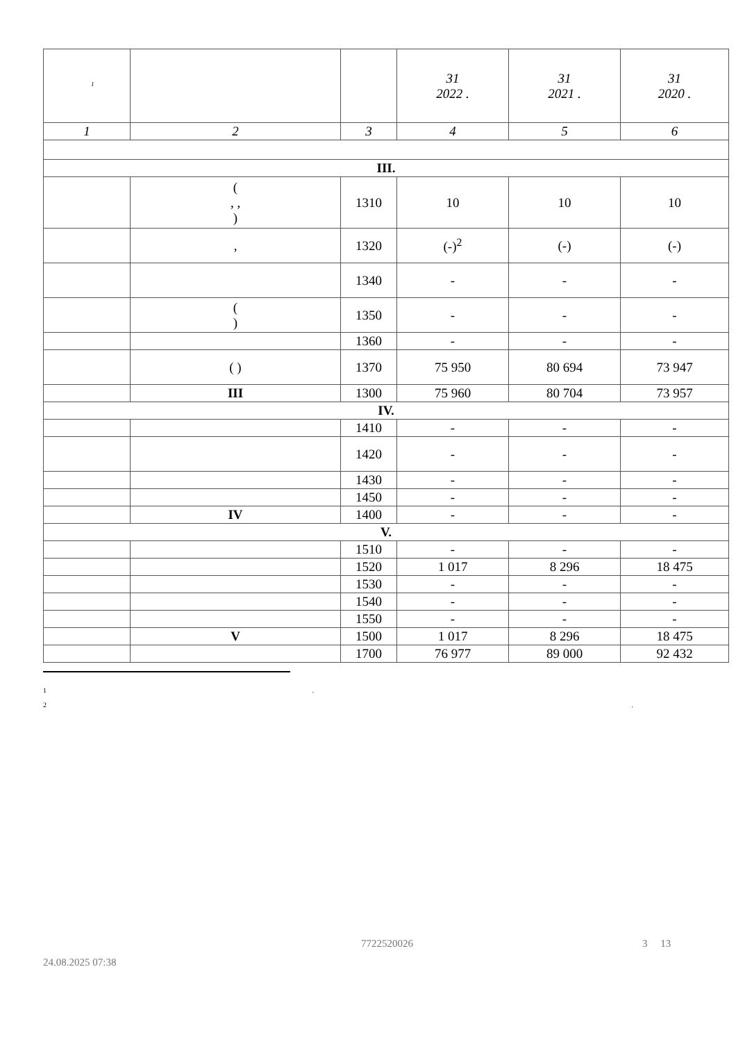| <sup>1</sup> | | | 31 2022 . | 31 2021 . | 31 2020 . |
| --- | --- | --- | --- | --- | --- |
| 1 | 2 | 3 | 4 | 5 | 6 |
| III. | | | | | |
| | ( , , ) | 1310 | 10 | 10 | 10 |
| | , | 1320 | (-)<sup>2</sup> | (-) | (-) |
| | | 1340 | - | - | - |
| | ( ) | 1350 | - | - | - |
| | | 1360 | - | - | - |
| | ( ) | 1370 | 75 950 | 80 694 | 73 947 |
| | III | 1300 | 75 960 | 80 704 | 73 957 |
| IV. | | | | | |
| | | 1410 | - | - | - |
| | | 1420 | - | - | - |
| | | 1430 | - | - | - |
| | | 1450 | - | - | - |
| | IV | 1400 | - | - | - |
| V. | | | | | |
| | | 1510 | - | - | - |
| | | 1520 | 1 017 | 8 296 | 18 475 |
| | | 1530 | - | - | - |
| | | 1540 | - | - | - |
| | | 1550 | - | - | - |
| | V | 1500 | 1 017 | 8 296 | 18 475 |
| | | 1700 | 76 977 | 89 000 | 92 432 |
1 .
2 .
7722520026 3 13
24.08.2025 07:38